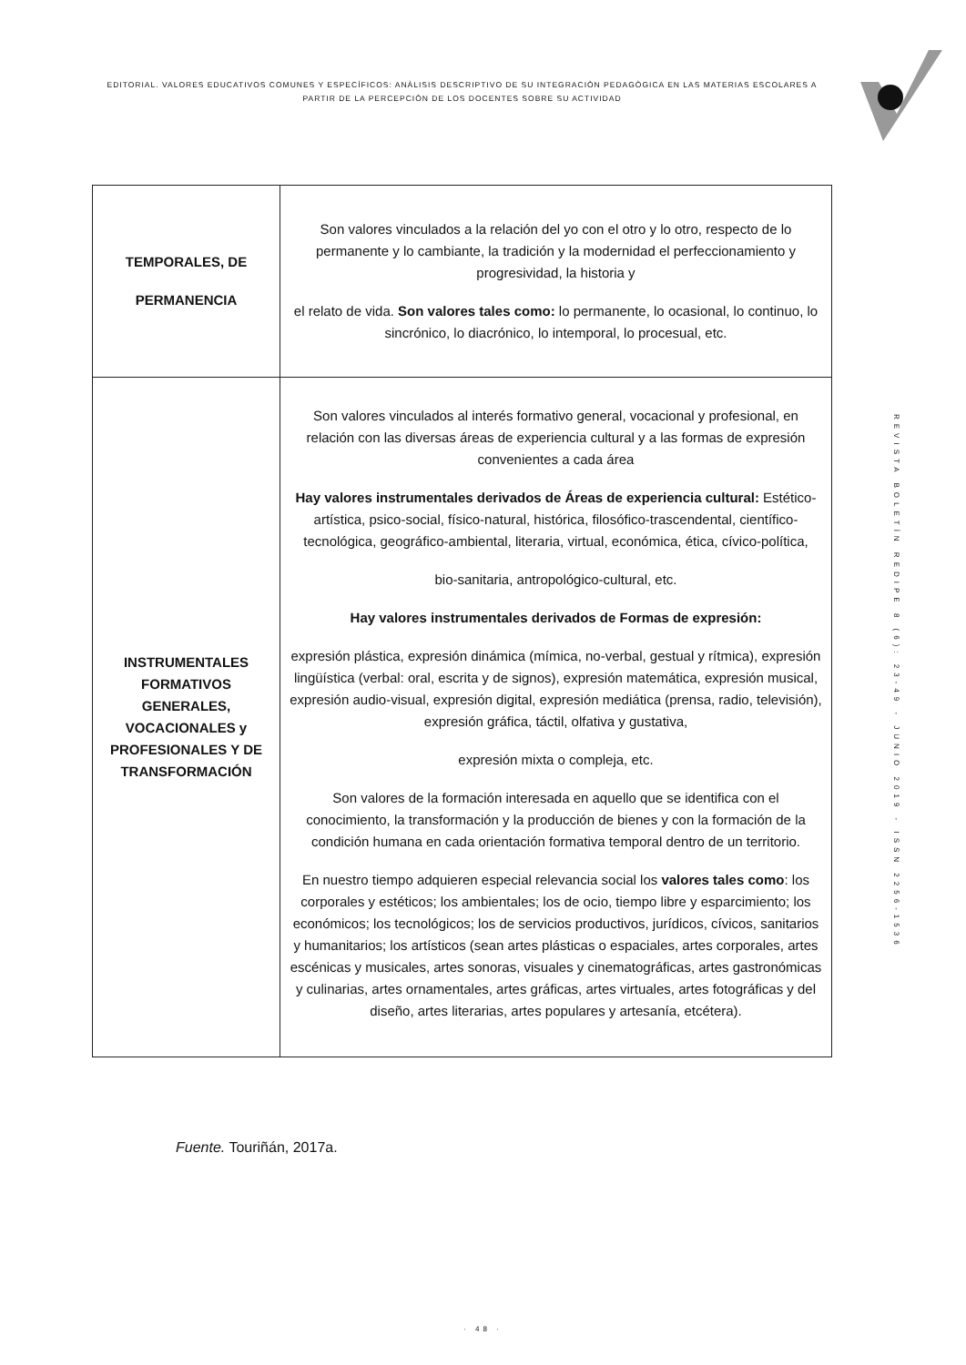EDITORIAL. VALORES EDUCATIVOS COMUNES Y ESPECÍFICOS: ANÀLISIS DESCRIPTIVO DE SU INTEGRACIÒN PEDAGÒGICA EN LAS MATERIAS ESCOLARES A PARTIR DE LA PERCEPCIÒN DE LOS DOCENTES SOBRE SU ACTIVIDAD
| TEMPORALES, DE PERMANENCIA | Son valores vinculados a la relación del yo con el otro y lo otro, respecto de lo permanente y lo cambiante, la tradición y la modernidad el perfeccionamiento y progresividad, la historia y el relato de vida. Son valores tales como: lo permanente, lo ocasional, lo continuo, lo sincrónico, lo diacrónico, lo intemporal, lo procesual, etc. |
| INSTRUMENTALES FORMATIVOS GENERALES, VOCACIONALES y PROFESIONALES Y DE TRANSFORMACIÓN | Son valores vinculados al interés formativo general, vocacional y profesional, en relación con las diversas áreas de experiencia cultural y a las formas de expresión convenientes a cada área Hay valores instrumentales derivados de Áreas de experiencia cultural: Estético-artística, psico-social, físico-natural, histórica, filosófico-trascendental, científico- tecnológica, geográfico-ambiental, literaria, virtual, económica, ética, cívico-política, bio-sanitaria, antropológico-cultural, etc. Hay valores instrumentales derivados de Formas de expresión: expresión plástica, expresión dinámica (mímica, no-verbal, gestual y rítmica), expresión lingüística (verbal: oral, escrita y de signos), expresión matemática, expresión musical, expresión audio-visual, expresión digital, expresión mediática (prensa, radio, televisión), expresión gráfica, táctil, olfativa y gustativa, expresión mixta o compleja, etc. Son valores de la formación interesada en aquello que se identifica con el conocimiento, la transformación y la producción de bienes y con la formación de la condición humana en cada orientación formativa temporal dentro de un territorio. En nuestro tiempo adquieren especial relevancia social los valores tales como : los corporales y estéticos; los ambientales; los de ocio, tiempo libre y esparcimiento; los económicos; los tecnológicos; los de servicios productivos, jurídicos, cívicos, sanitarios y humanitarios; los artísticos (sean artes plásticas o espaciales, artes corporales, artes escénicas y musicales, artes sonoras, visuales y cinematográficas, artes gastronómicas y culinarias, artes ornamentales, artes gráficas, artes virtuales, artes fotográficas y del diseño, artes literarias, artes populares y artesanía, etcétera). |
Fuente. Touriñán, 2017a.
REVISTA BOLETÍN REDIPE 8 (6): 23-49 - JUNIO 2019 - ISSN 2256-1536
· 48 ·